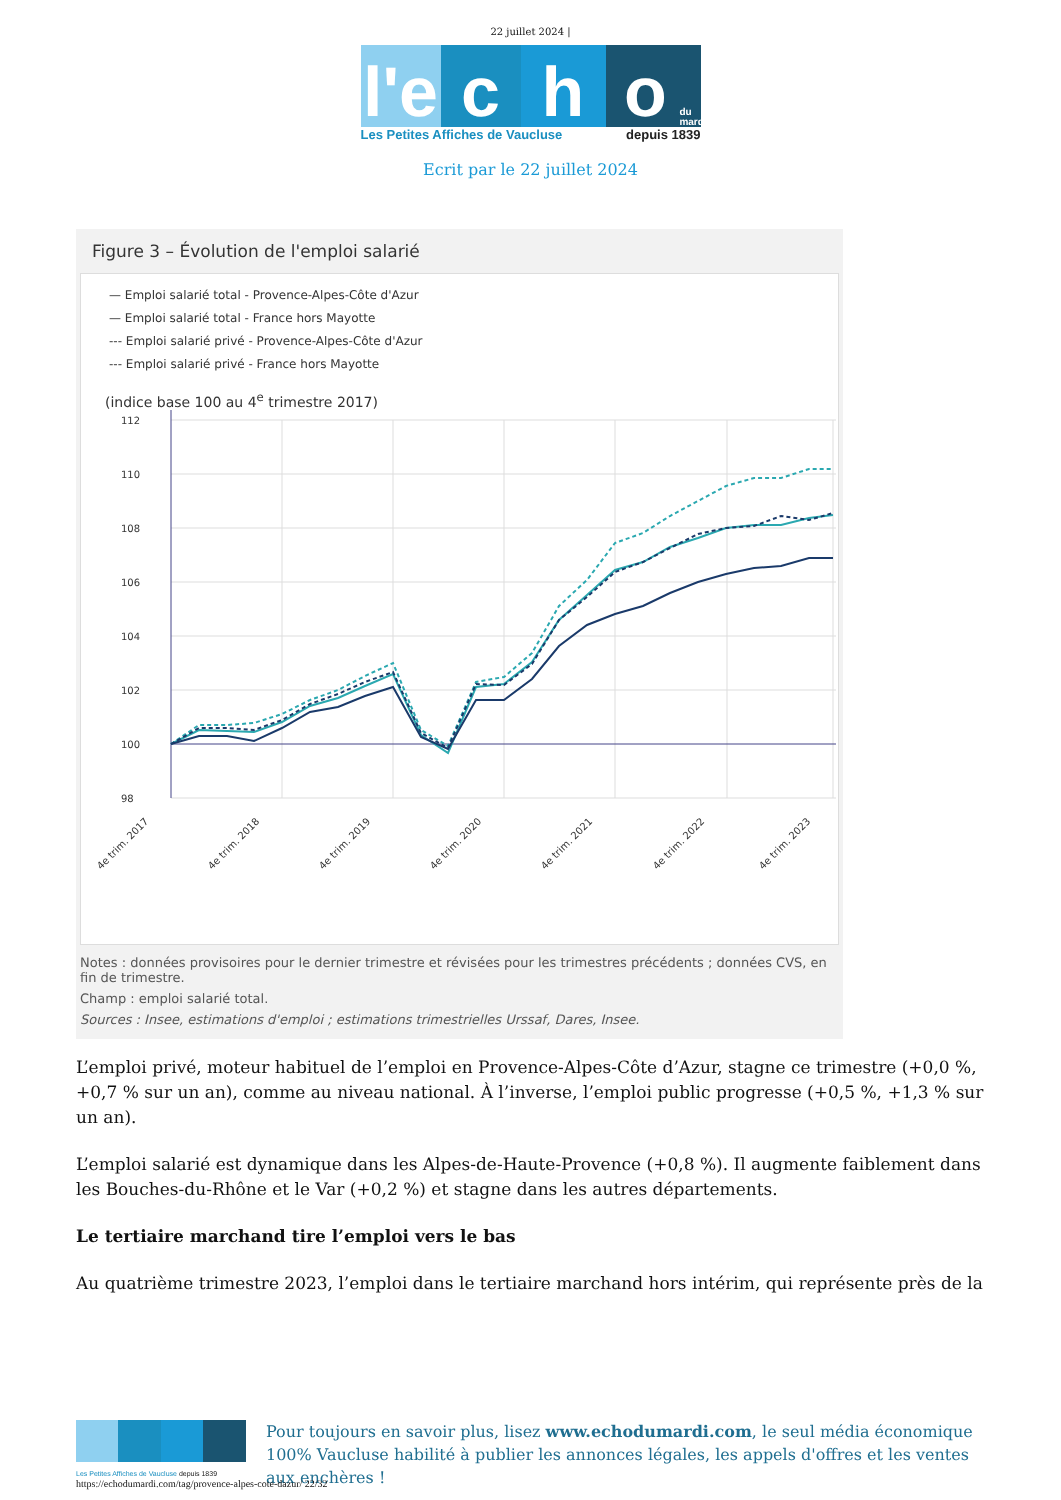22 juillet 2024 |
l'e
c h o
du mardi
Les Petites Affiches de Vaucluse depuis 1839
Ecrit par le 22 juillet 2024
Figure 3 – Évolution de l'emploi salarié
— Emploi salarié total - Provence-Alpes-Côte d'Azur
— Emploi salarié total - France hors Mayotte
--- Emploi salarié privé - Provence-Alpes-Côte d'Azur
--- Emploi salarié privé - France hors Mayotte
(indice base 100 au 4<sup>e</sup> trimestre 2017)
112
110
108
106
104
102
100
98
4e trim. 2017
4e trim. 2018
4e trim. 2019
4e trim. 2020
4e trim. 2021
4e trim. 2022
4e trim. 2023
Notes : données provisoires pour le dernier trimestre et révisées pour les trimestres précédents ; données CVS, en fin de trimestre.
Champ : emploi salarié total.
Sources : Insee, estimations d'emploi ; estimations trimestrielles Urssaf, Dares, Insee.
L’emploi privé, moteur habituel de l’emploi en Provence-Alpes-Côte d’Azur, stagne ce trimestre (+0,0 %, +0,7 % sur un an), comme au niveau national. À l’inverse, l’emploi public progresse (+0,5 %, +1,3 % sur un an).
L’emploi salarié est dynamique dans les Alpes-de-Haute-Provence (+0,8 %). Il augmente faiblement dans les Bouches-du-Rhône et le Var (+0,2 %) et stagne dans les autres départements.
Le tertiaire marchand tire l’emploi vers le bas
Au quatrième trimestre 2023, l’emploi dans le tertiaire marchand hors intérim, qui représente près de la
Les Petites Affiches de Vaucluse depuis 1839
Pour toujours en savoir plus, lisez www.echodumardi.com, le seul média économique 100% Vaucluse habilité à publier les annonces légales, les appels d'offres et les ventes aux enchères !
https://echodumardi.com/tag/provence-alpes-cote-dazur/ 22/32